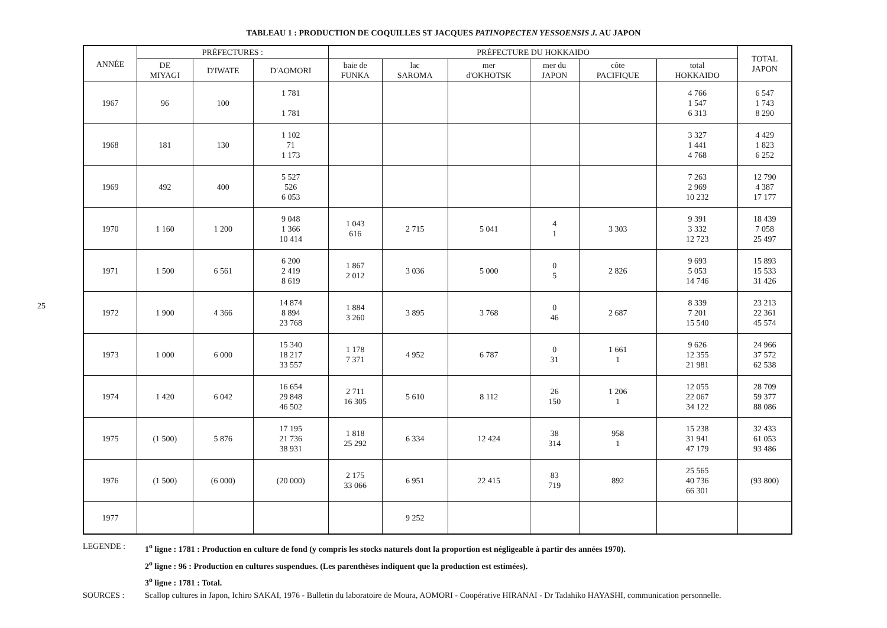25
TABLEAU 1 : PRODUCTION DE COQUILLES ST JACQUES PATINOPECTEN YESSOENSIS J. AU JAPON
| ANNÉE | PRÉFECTURES : | | | PRÉFECTURE DU HOKKAIDO | | | | | | TOTAL JAPON |
| --- | --- | --- | --- | --- | --- | --- | --- | --- | --- | --- |
| | DE MIYAGI | D'IWATE | D'AOMORI | baie de FUNKA | lac SAROMA | mer d'OKHOTSK | mer du JAPON | côte PACIFIQUE | total HOKKAIDO | |
| 1967 | 96 | 100 | 1 781 1 781 | | | | | | 4 766 1 547 6 313 | 6 547 1 743 8 290 |
| 1968 | 181 | 130 | 1 102 71 1 173 | | | | | | 3 327 1 441 4 768 | 4 429 1 823 6 252 |
| 1969 | 492 | 400 | 5 527 526 6 053 | | | | | | 7 263 2 969 10 232 | 12 790 4 387 17 177 |
| 1970 | 1 160 | 1 200 | 9 048 1 366 10 414 | 1 043 616 | 2 715 | 5 041 | 4 1 | 3 303 | 9 391 3 332 12 723 | 18 439 7 058 25 497 |
| 1971 | 1 500 | 6 561 | 6 200 2 419 8 619 | 1 867 2 012 | 3 036 | 5 000 | 0 5 | 2 826 | 9 693 5 053 14 746 | 15 893 15 533 31 426 |
| 1972 | 1 900 | 4 366 | 14 874 8 894 23 768 | 1 884 3 260 | 3 895 | 3 768 | 0 46 | 2 687 | 8 339 7 201 15 540 | 23 213 22 361 45 574 |
| 1973 | 1 000 | 6 000 | 15 340 18 217 33 557 | 1 178 7 371 | 4 952 | 6 787 | 0 31 | 1 661 1 | 9 626 12 355 21 981 | 24 966 37 572 62 538 |
| 1974 | 1 420 | 6 042 | 16 654 29 848 46 502 | 2 711 16 305 | 5 610 | 8 112 | 26 150 | 1 206 1 | 12 055 22 067 34 122 | 28 709 59 377 88 086 |
| 1975 | (1 500) | 5 876 | 17 195 21 736 38 931 | 1 818 25 292 | 6 334 | 12 424 | 38 314 | 958 1 | 15 238 31 941 47 179 | 32 433 61 053 93 486 |
| 1976 | (1 500) | (6 000) | (20 000) | 2 175 33 066 | 6 951 | 22 415 | 83 719 | 892 | 25 565 40 736 66 301 | (93 800) |
| 1977 | | | | | 9 252 | | | | | |
LEGENDE : 1<sup>o</sup> ligne : 1781 : Production en culture de fond (y compris les stocks naturels dont la proportion est négligeable à partir des années 1970).
2<sup>o</sup> ligne : 96 : Production en cultures suspendues. (Les parenthèses indiquent que la production est estimées).
3<sup>o</sup> ligne : 1781 : Total.
SOURCES : Scallop cultures in Japon, Ichiro SAKAI, 1976 - Bulletin du laboratoire de Moura, AOMORI - Coopérative HIRANAI - Dr Tadahiko HAYASHI, communication personnelle.